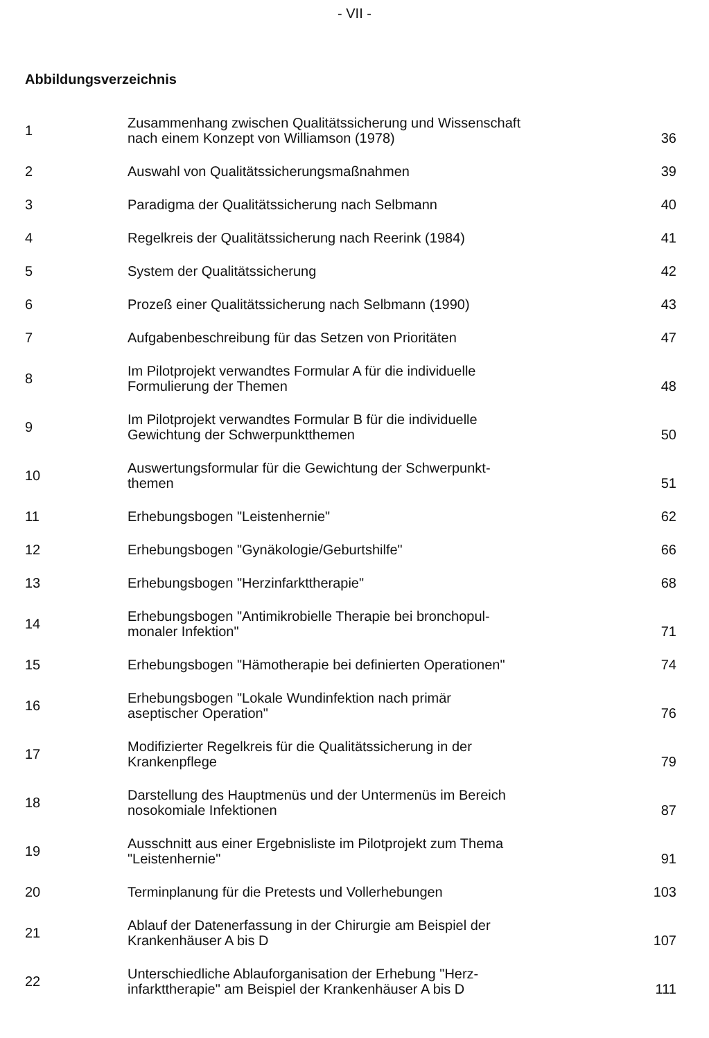- VII -
Abbildungsverzeichnis
| 1 | Zusammenhang zwischen Qualitätssicherung und Wissenschaft nach einem Konzept von Williamson (1978) | 36 |
| 2 | Auswahl von Qualitätssicherungsmaßnahmen | 39 |
| 3 | Paradigma der Qualitätssicherung nach Selbmann | 40 |
| 4 | Regelkreis der Qualitätssicherung nach Reerink (1984) | 41 |
| 5 | System der Qualitätssicherung | 42 |
| 6 | Prozeß einer Qualitätssicherung nach Selbmann (1990) | 43 |
| 7 | Aufgabenbeschreibung für das Setzen von Prioritäten | 47 |
| 8 | Im Pilotprojekt verwandtes Formular A für die individuelle Formulierung der Themen | 48 |
| 9 | Im Pilotprojekt verwandtes Formular B für die individuelle Gewichtung der Schwerpunktthemen | 50 |
| 10 | Auswertungsformular für die Gewichtung der Schwerpunkt- themen | 51 |
| 11 | Erhebungsbogen "Leistenhernie" | 62 |
| 12 | Erhebungsbogen "Gynäkologie/Geburtshilfe" | 66 |
| 13 | Erhebungsbogen "Herzinfarkttherapie" | 68 |
| 14 | Erhebungsbogen "Antimikrobielle Therapie bei bronchopul- monaler Infektion" | 71 |
| 15 | Erhebungsbogen "Hämotherapie bei definierten Operationen" | 74 |
| 16 | Erhebungsbogen "Lokale Wundinfektion nach primär aseptischer Operation" | 76 |
| 17 | Modifizierter Regelkreis für die Qualitätssicherung in der Krankenpflege | 79 |
| 18 | Darstellung des Hauptmenüs und der Untermenüs im Bereich nosokomiale Infektionen | 87 |
| 19 | Ausschnitt aus einer Ergebnisliste im Pilotprojekt zum Thema "Leistenhernie" | 91 |
| 20 | Terminplanung für die Pretests und Vollerhebungen | 103 |
| 21 | Ablauf der Datenerfassung in der Chirurgie am Beispiel der Krankenhäuser A bis D | 107 |
| 22 | Unterschiedliche Ablauforganisation der Erhebung "Herz- infarkttherapie" am Beispiel der Krankenhäuser A bis D | 111 |